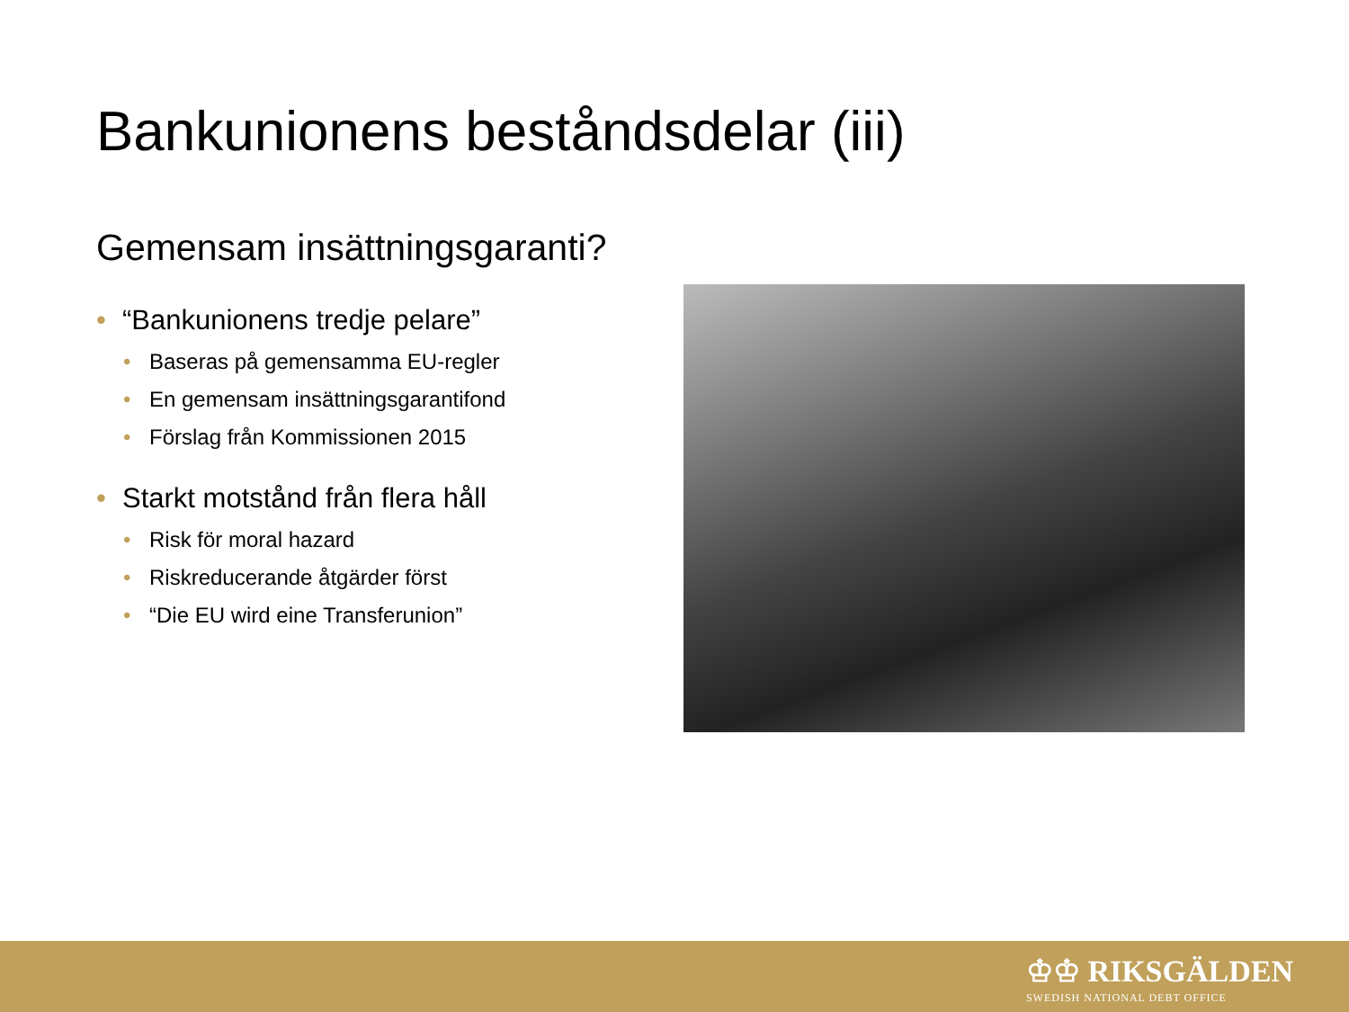Bankunionens beståndsdelar (iii)
Gemensam insättningsgaranti?
• “Bankunionens tredje pelare”
• Baseras på gemensamma EU-regler
• En gemensam insättningsgarantifond
• Förslag från Kommissionen 2015
• Starkt motstånd från flera håll
• Risk för moral hazard
• Riskreducerande åtgärder först
• “Die EU wird eine Transferunion”
♔♔ RIKSGÄLDEN
SWEDISH NATIONAL DEBT OFFICE